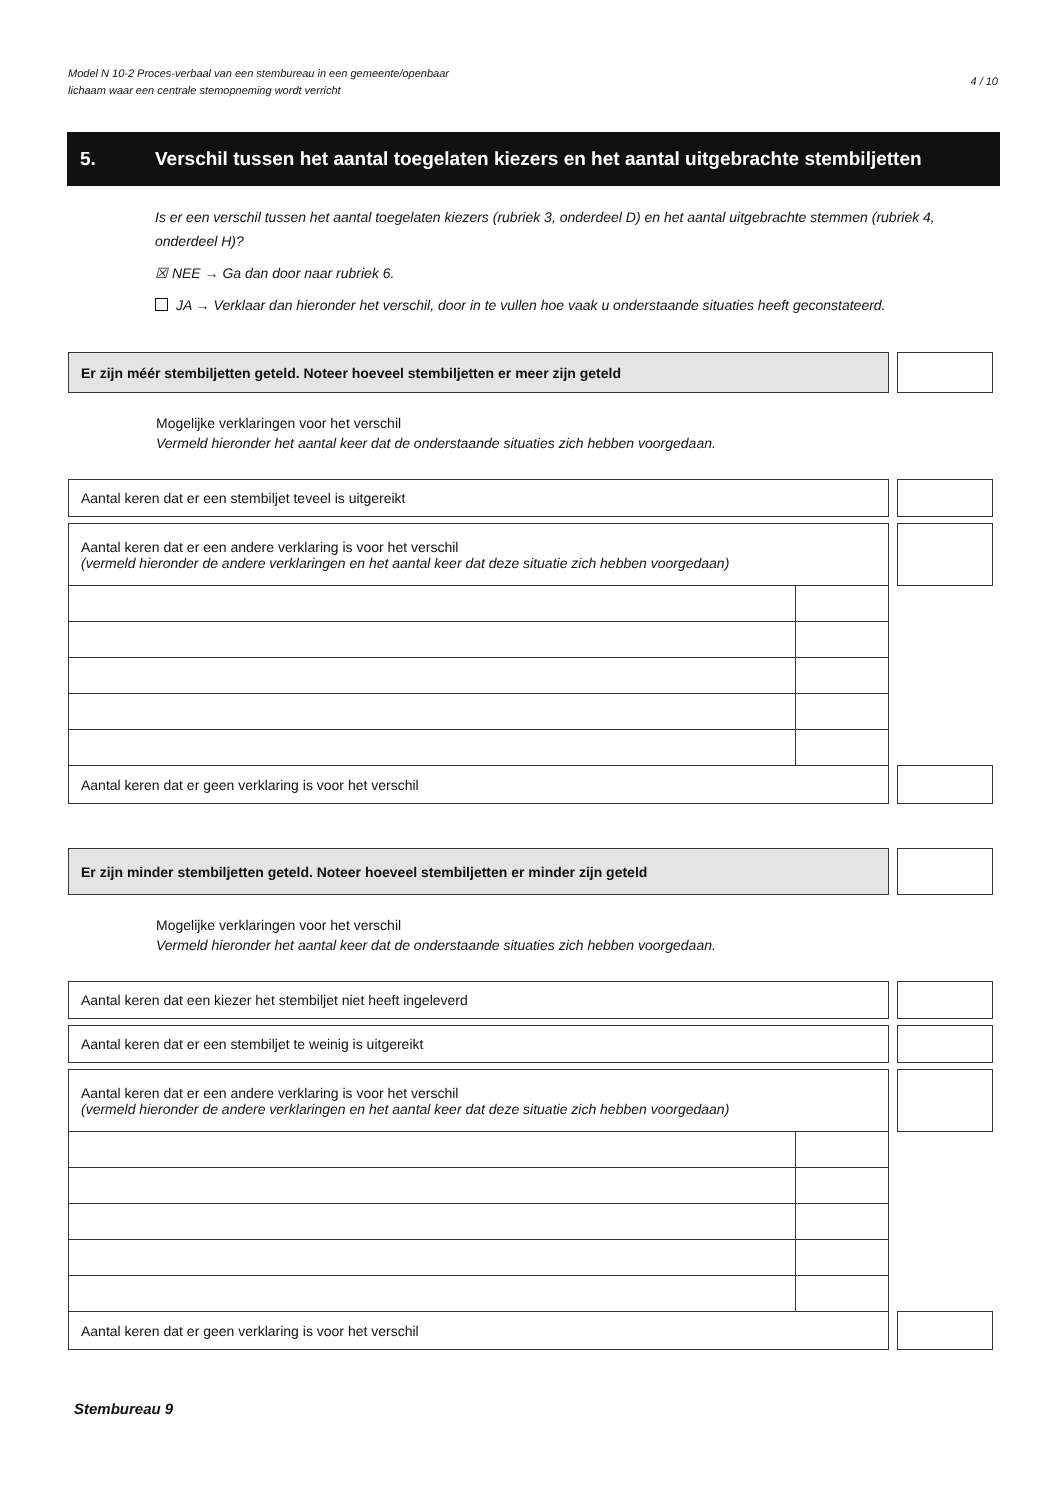Model N 10-2 Proces-verbaal van een stembureau in een gemeente/openbaar
lichaam waar een centrale stemopneming wordt verricht
4 / 10
5. Verschil tussen het aantal toegelaten kiezers en het aantal uitgebrachte stembiljetten
Is er een verschil tussen het aantal toegelaten kiezers (rubriek 3, onderdeel D) en het aantal uitgebrachte stemmen (rubriek 4, onderdeel H)?
☒ NEE → Ga dan door naar rubriek 6.
JA → Verklaar dan hieronder het verschil, door in te vullen hoe vaak u onderstaande situaties heeft geconstateerd.
| Er zijn méér stembiljetten geteld. Noteer hoeveel stembiljetten er meer zijn geteld | | |
Mogelijke verklaringen voor het verschil
Vermeld hieronder het aantal keer dat de onderstaande situaties zich hebben voorgedaan.
| Aantal keren dat er een stembiljet teveel is uitgereikt | | | |
| Aantal keren dat er een andere verklaring is voor het verschil (vermeld hieronder de andere verklaringen en het aantal keer dat deze situatie zich hebben voorgedaan) | | | |
| Aantal keren dat er geen verklaring is voor het verschil | | | |
| Er zijn minder stembiljetten geteld. Noteer hoeveel stembiljetten er minder zijn geteld | | |
Mogelijke verklaringen voor het verschil
Vermeld hieronder het aantal keer dat de onderstaande situaties zich hebben voorgedaan.
| Aantal keren dat een kiezer het stembiljet niet heeft ingeleverd | | | |
| Aantal keren dat er een stembiljet te weinig is uitgereikt | | | |
| Aantal keren dat er een andere verklaring is voor het verschil (vermeld hieronder de andere verklaringen en het aantal keer dat deze situatie zich hebben voorgedaan) | | | |
| Aantal keren dat er geen verklaring is voor het verschil | | | |
Stembureau 9